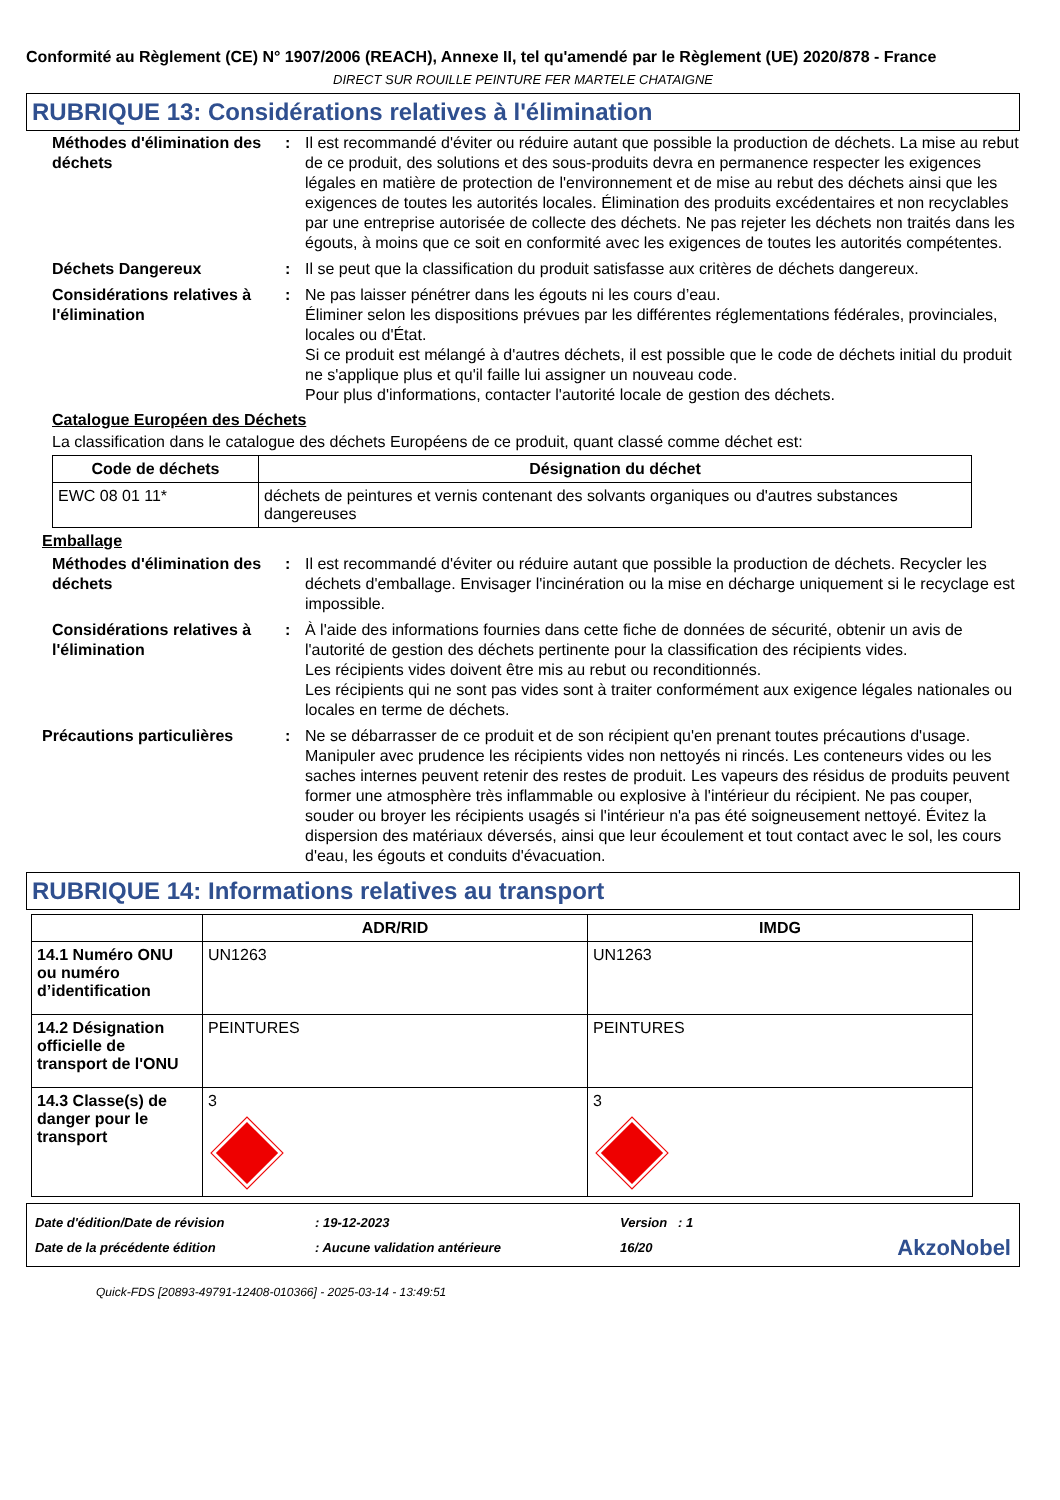Conformité au Règlement (CE) N° 1907/2006 (REACH), Annexe II, tel qu'amendé par le Règlement (UE) 2020/878 - France
DIRECT SUR ROUILLE PEINTURE FER MARTELE CHATAIGNE
RUBRIQUE 13: Considérations relatives à l'élimination
Méthodes d'élimination des déchets
: Il est recommandé d'éviter ou réduire autant que possible la production de déchets. La mise au rebut de ce produit, des solutions et des sous-produits devra en permanence respecter les exigences légales en matière de protection de l'environnement et de mise au rebut des déchets ainsi que les exigences de toutes les autorités locales. Élimination des produits excédentaires et non recyclables par une entreprise autorisée de collecte des déchets. Ne pas rejeter les déchets non traités dans les égouts, à moins que ce soit en conformité avec les exigences de toutes les autorités compétentes.
Déchets Dangereux : Il se peut que la classification du produit satisfasse aux critères de déchets dangereux.
Considérations relatives à l'élimination
: Ne pas laisser pénétrer dans les égouts ni les cours d’eau.
Éliminer selon les dispositions prévues par les différentes réglementations fédérales, provinciales, locales ou d'État.
Si ce produit est mélangé à d'autres déchets, il est possible que le code de déchets initial du produit ne s'applique plus et qu'il faille lui assigner un nouveau code.
Pour plus d'informations, contacter l'autorité locale de gestion des déchets.
Catalogue Européen des Déchets
La classification dans le catalogue des déchets Européens de ce produit, quant classé comme déchet est:
| Code de déchets | Désignation du déchet |
| --- | --- |
| EWC 08 01 11* | déchets de peintures et vernis contenant des solvants organiques ou d'autres substances dangereuses |
Emballage
Méthodes d'élimination des déchets
: Il est recommandé d'éviter ou réduire autant que possible la production de déchets. Recycler les déchets d'emballage. Envisager l'incinération ou la mise en décharge uniquement si le recyclage est impossible.
Considérations relatives à l'élimination
: À l'aide des informations fournies dans cette fiche de données de sécurité, obtenir un avis de l'autorité de gestion des déchets pertinente pour la classification des récipients vides.
Les récipients vides doivent être mis au rebut ou reconditionnés.
Les récipients qui ne sont pas vides sont à traiter conformément aux exigence légales nationales ou locales en terme de déchets.
Précautions particulières : Ne se débarrasser de ce produit et de son récipient qu'en prenant toutes précautions d'usage. Manipuler avec prudence les récipients vides non nettoyés ni rincés. Les conteneurs vides ou les saches internes peuvent retenir des restes de produit. Les vapeurs des résidus de produits peuvent former une atmosphère très inflammable ou explosive à l'intérieur du récipient. Ne pas couper, souder ou broyer les récipients usagés si l'intérieur n'a pas été soigneusement nettoyé. Évitez la dispersion des matériaux déversés, ainsi que leur écoulement et tout contact avec le sol, les cours d'eau, les égouts et conduits d'évacuation.
RUBRIQUE 14: Informations relatives au transport
| | ADR/RID | IMDG |
| --- | --- | --- |
| 14.1 Numéro ONU ou numéro d’identification | UN1263 | UN1263 |
| 14.2 Désignation officielle de transport de l'ONU | PEINTURES | PEINTURES |
| 14.3 Classe(s) de danger pour le transport | 3 | 3 |
Date d'édition/Date de révision
Date de la précédente édition
: 19-12-2023
: Aucune validation antérieure
Version : 1
16/20
AkzoNobel
Quick-FDS [20893-49791-12408-010366] - 2025-03-14 - 13:49:51